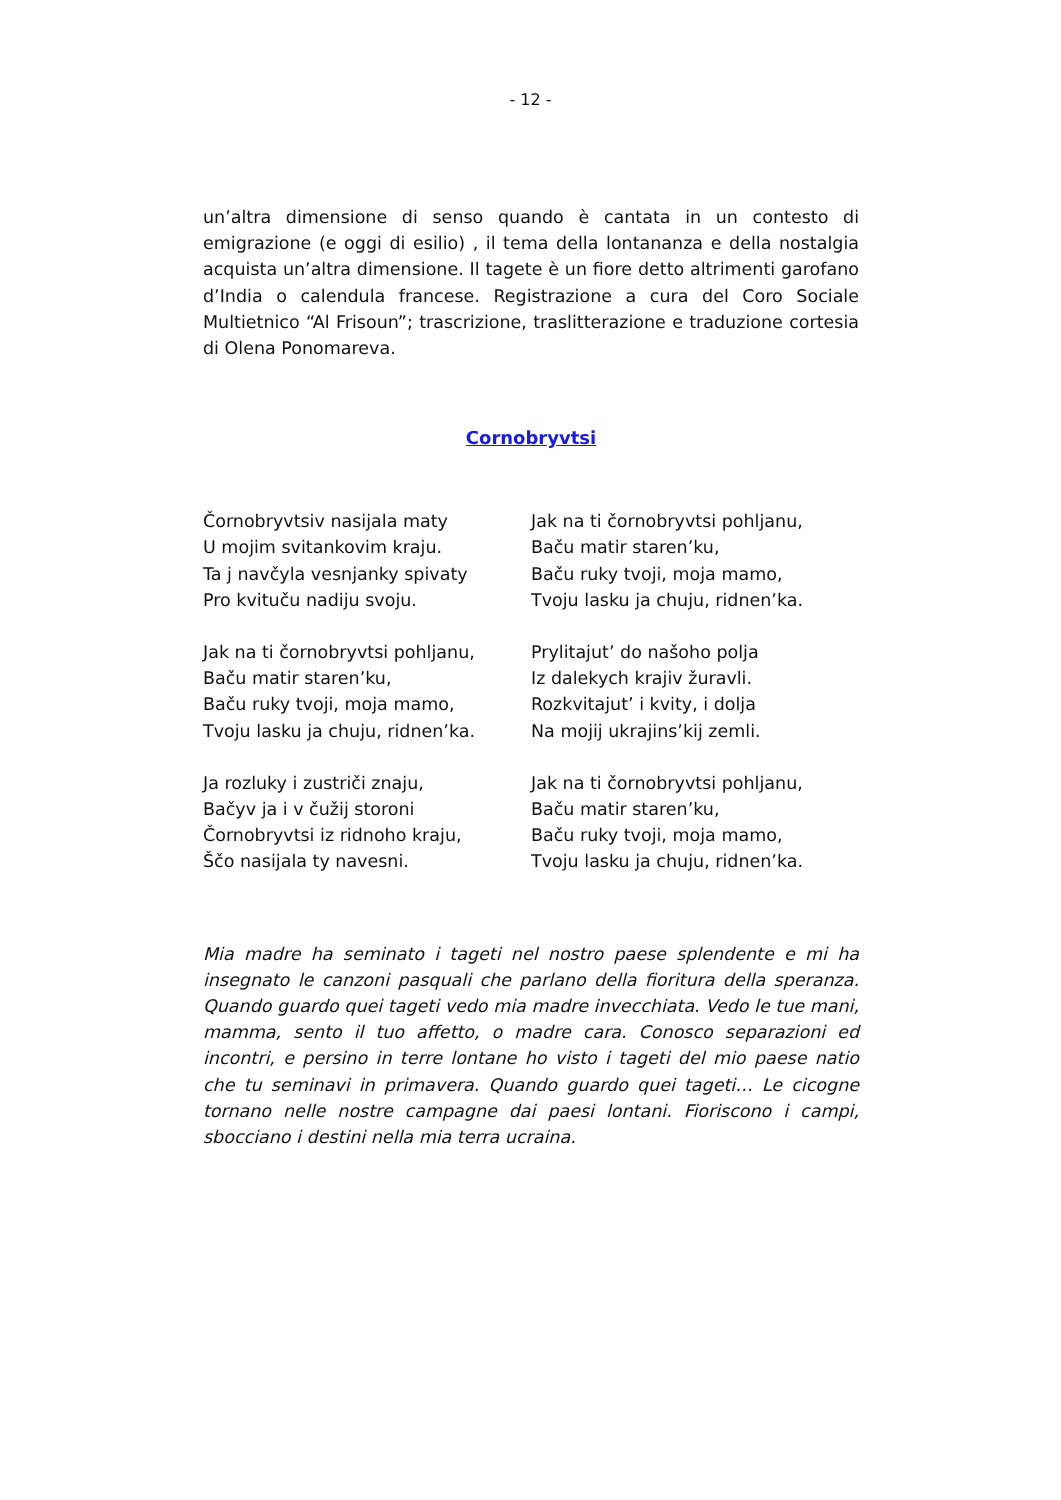- 12 -
un’altra dimensione di senso quando è cantata in un contesto di emigrazione (e oggi di esilio) , il tema della lontananza e della nostalgia acquista un’altra dimensione. Il tagete è un fiore detto altrimenti garofano d’India o calendula francese. Registrazione a cura del Coro Sociale Multietnico “Al Frisoun”; trascrizione, traslitterazione e traduzione cortesia di Olena Ponomareva.
Cornobryvtsi
Čornobryvtsiv nasijala maty
U mojim svitankovim kraju.
Ta j navčyla vesnjanky spivaty
Pro kvituču nadiju svoju.
Jak na ti čornobryvtsi pohljanu,
Baču matir staren’ku,
Baču ruky tvoji, moja mamo,
Tvoju lasku ja chuju, ridnen’ka.
Ja rozluky i zustriči znaju,
Bačyv ja i v čužij storoni
Čornobryvtsi iz ridnoho kraju,
Ščo nasijala ty navesni.
Jak na ti čornobryvtsi pohljanu,
Baču matir staren’ku,
Baču ruky tvoji, moja mamo,
Tvoju lasku ja chuju, ridnen’ka.
Prylitajut’ do našoho polja
Iz dalekych krajiv žuravli.
Rozkvitajut’ i kvity, i dolja
Na mojij ukrajins’kij zemli.
Jak na ti čornobryvtsi pohljanu,
Baču matir staren’ku,
Baču ruky tvoji, moja mamo,
Tvoju lasku ja chuju, ridnen’ka.
Mia madre ha seminato i tageti nel nostro paese splendente e mi ha insegnato le canzoni pasquali che parlano della fioritura della speranza. Quando guardo quei tageti vedo mia madre invecchiata. Vedo le tue mani, mamma, sento il tuo affetto, o madre cara. Conosco separazioni ed incontri, e persino in terre lontane ho visto i tageti del mio paese natio che tu seminavi in primavera. Quando guardo quei tageti… Le cicogne tornano nelle nostre campagne dai paesi lontani. Fioriscono i campi, sbocciano i destini nella mia terra ucraina.